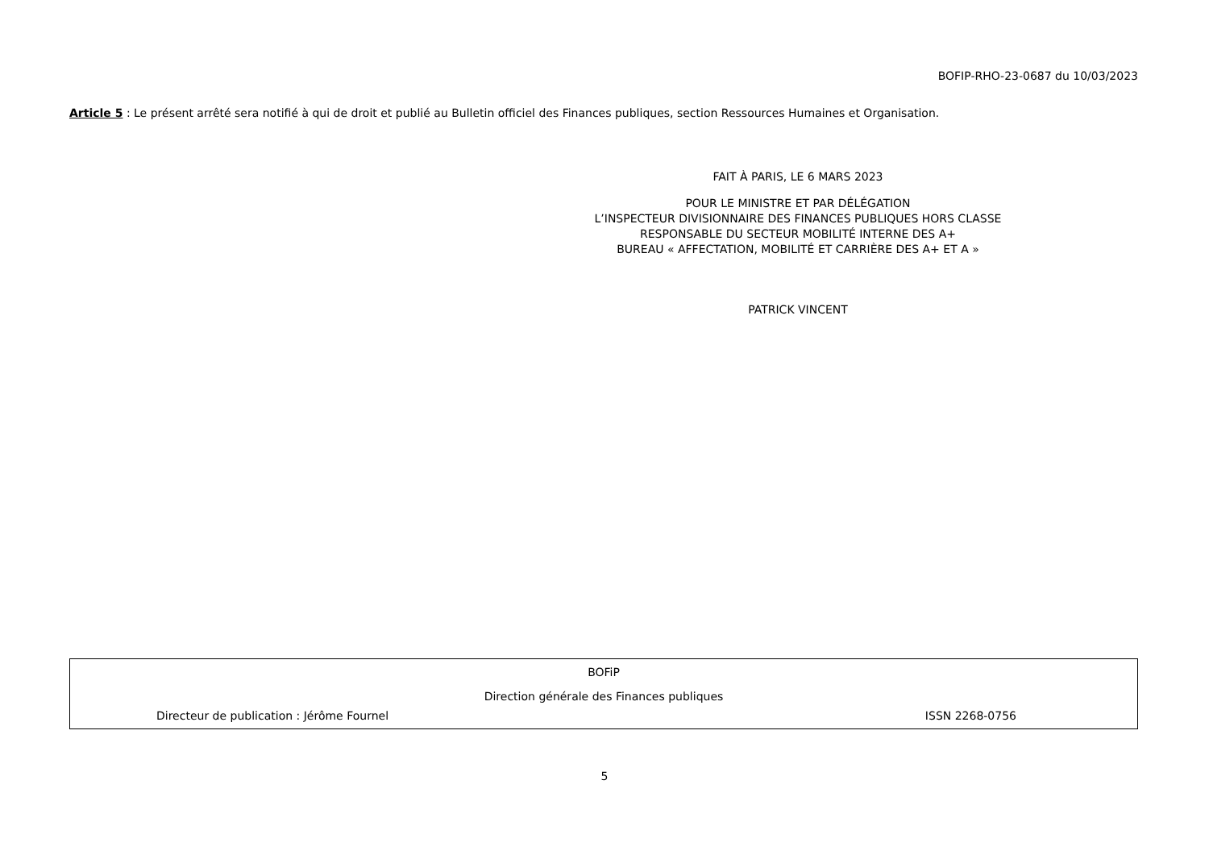BOFIP-RHO-23-0687 du 10/03/2023
Article 5 : Le présent arrêté sera notifié à qui de droit et publié au Bulletin officiel des Finances publiques, section Ressources Humaines et Organisation.
FAIT À PARIS, LE 6 MARS 2023
POUR LE MINISTRE ET PAR DÉLÉGATION
L’INSPECTEUR DIVISIONNAIRE DES FINANCES PUBLIQUES HORS CLASSE
RESPONSABLE DU SECTEUR MOBILITÉ INTERNE DES A+
BUREAU « AFFECTATION, MOBILITÉ ET CARRIÈRE DES A+ ET A »
PATRICK VINCENT
BOFiP
Direction générale des Finances publiques
Directeur de publication : Jérôme Fournel ISSN 2268-0756
5